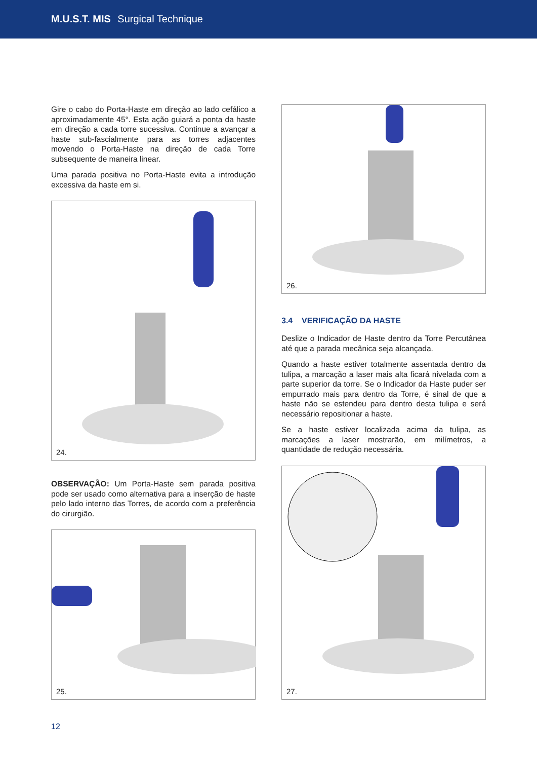M.U.S.T. MIS Surgical Technique
Gire o cabo do Porta-Haste em direção ao lado cefálico a aproximadamente 45°. Esta ação guiará a ponta da haste em direção a cada torre sucessiva. Continue a avançar a haste sub-fascialmente para as torres adjacentes movendo o Porta-Haste na direção de cada Torre subsequente de maneira linear.
Uma parada positiva no Porta-Haste evita a introdução excessiva da haste em si.
24.
OBSERVAÇÃO: Um Porta-Haste sem parada positiva pode ser usado como alternativa para a inserção de haste pelo lado interno das Torres, de acordo com a preferência do cirurgião.
25.
26.
3.4 VERIFICAÇÃO DA HASTE
Deslize o Indicador de Haste dentro da Torre Percutânea até que a parada mecânica seja alcançada.
Quando a haste estiver totalmente assentada dentro da tulipa, a marcação a laser mais alta ficará nivelada com a parte superior da torre. Se o Indicador da Haste puder ser empurrado mais para dentro da Torre, é sinal de que a haste não se estendeu para dentro desta tulipa e será necessário repositionar a haste.
Se a haste estiver localizada acima da tulipa, as marcações a laser mostrarão, em milímetros, a quantidade de redução necessária.
27.
12